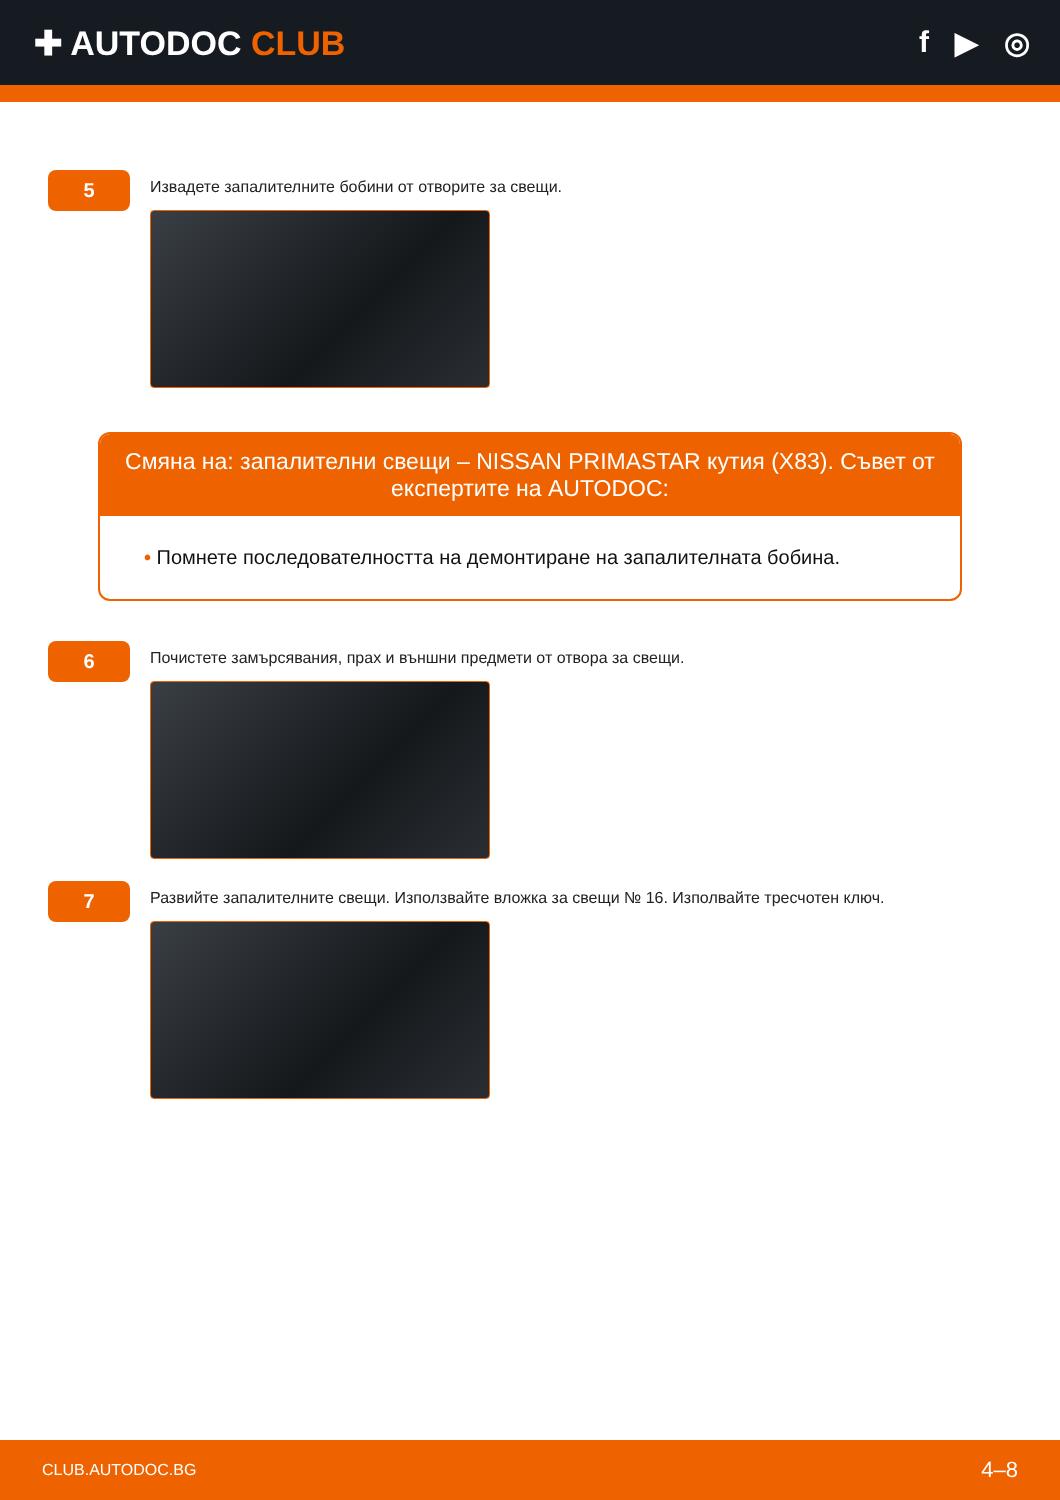✚ AUTODOC CLUB f ▶ ◎
5
Извадете запалителните бобини от отворите за свещи.
Смяна на: запалителни свещи – NISSAN PRIMASTAR кутия (X83). Съвет от експертите на AUTODOC:
• Помнете последователността на демонтиране на запалителната бобина.
6
Почистете замърсявания, прах и външни предмети от отвора за свещи.
7
Развийте запалителните свещи. Използвайте вложка за свещи № 16. Изполвайте тресчотен ключ.
CLUB.AUTODOC.BG 4–8